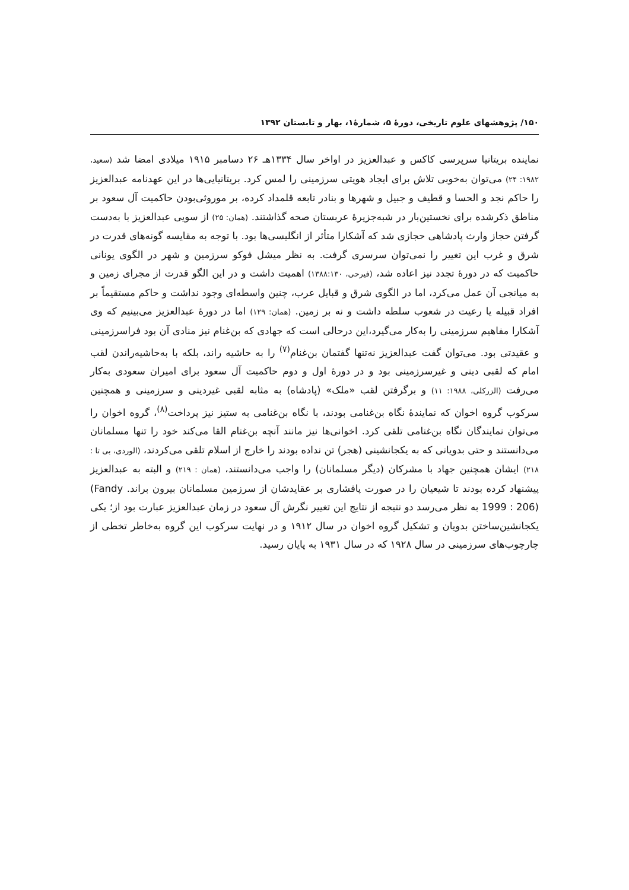۱۵۰/ پژوهشهای علوم تاریخی، دورهٔ ۵، شمارهٔ۱، بهار و تابستان ۱۳۹۲
نماینده بریتانیا سرپرسی کاکس و عبدالعزیز در اواخر سال ۱۳۳۴هـ ۲۶ دسامبر ۱۹۱۵ میلادی امضا شد (سعید، ۱۹۸۲: ۲۴) می‌توان به‌خوبی تلاش برای ایجاد هویتی سرزمینی را لمس کرد. بریتانیایی‌ها در این عهدنامه عبدالعزیز را حاکم نجد و الحسا و قطیف و جبیل و شهرها و بنادر تابعه قلمداد کرده، بر موروثی‌بودن حاکمیت آل سعود بر مناطق ذکرشده برای نخستین‌بار در شبه‌جزیرهٔ عربستان صحه گذاشتند. (همان: ۲۵) از سویی عبدالعزیز با به‌دست گرفتن حجاز وارث پادشاهی حجازی شد که آشکارا متأثر از انگلیسی‌ها بود. با توجه به مقایسه گونه‌های قدرت در شرق و غرب این تغییر را نمی‌توان سرسری گرفت. به نظر میشل فوکو سرزمین و شهر در الگوی یونانی حاکمیت که در دورهٔ تجدد نیز اعاده شد، (فیرحی، ۱۳۸۸:۱۳۰) اهمیت داشت و در این الگو قدرت از مجرای زمین و به میانجی آن عمل می‌کرد، اما در الگوی شرق و قبایل عرب، چنین واسطه‌ای وجود نداشت و حاکم مستقیماً بر افراد قبیله یا رعیت در شعوب سلطه داشت و نه بر زمین. (همان: ۱۲۹) اما در دورهٔ عبدالعزیز می‌بینیم که وی آشکارا مفاهیم سرزمینی را به‌کار می‌گیرد،این درحالی است که جهادی که بن‌غنام نیز منادی آن بود فراسرزمینی و عقیدتی بود. می‌توان گفت عبدالعزیز نه‌تنها گفتمان بن‌غنام<sup>(۷)</sup> را به حاشیه راند، بلکه با به‌حاشیه‌راندن لقب امام که لقبی دینی و غیرسرزمینی بود و در دورهٔ اول و دوم حاکمیت آل سعود برای امیران سعودی به‌کار می‌رفت (الزرکلی، ۱۹۸۸: ۱۱) و برگرفتن لقب «ملک» (پادشاه) به مثابه لقبی غیردینی و سرزمینی و همچنین سرکوب گروه اخوان که نمایندهٔ نگاه بن‌غنامی بودند، با نگاه بن‌غنامی به ستیز نیز پرداخت<sup>(۸)</sup>، گروه اخوان را می‌توان نمایندگان نگاه بن‌غنامی تلقی کرد. اخوانی‌ها نیز مانند آنچه بن‌غنام القا می‌کند خود را تنها مسلمانان می‌دانستند و حتی بدویانی که به یکجانشینی (هجر) تن نداده بودند را خارج از اسلام تلقی می‌کردند، (الوردی، بی تا : ۲۱۸) ایشان همچنین جهاد با مشرکان (دیگر مسلمانان) را واجب می‌دانستند، (همان : ۲۱۹) و البته به عبدالعزیز پیشنهاد کرده بودند تا شیعیان را در صورت پافشاری بر عقایدشان از سرزمین مسلمانان بیرون براند. (Fandy 1999 : 206) به نظر می‌رسد دو نتیجه از نتایج این تغییر نگرش آل سعود در زمان عبدالعزیز عبارت بود از؛ یکی یکجانشین‌ساختن بدویان و تشکیل گروه اخوان در سال ۱۹۱۲ و در نهایت سرکوب این گروه به‌خاطر تخطی از چارچوب‌های سرزمینی در سال ۱۹۲۸ که در سال ۱۹۳۱ به پایان رسید.